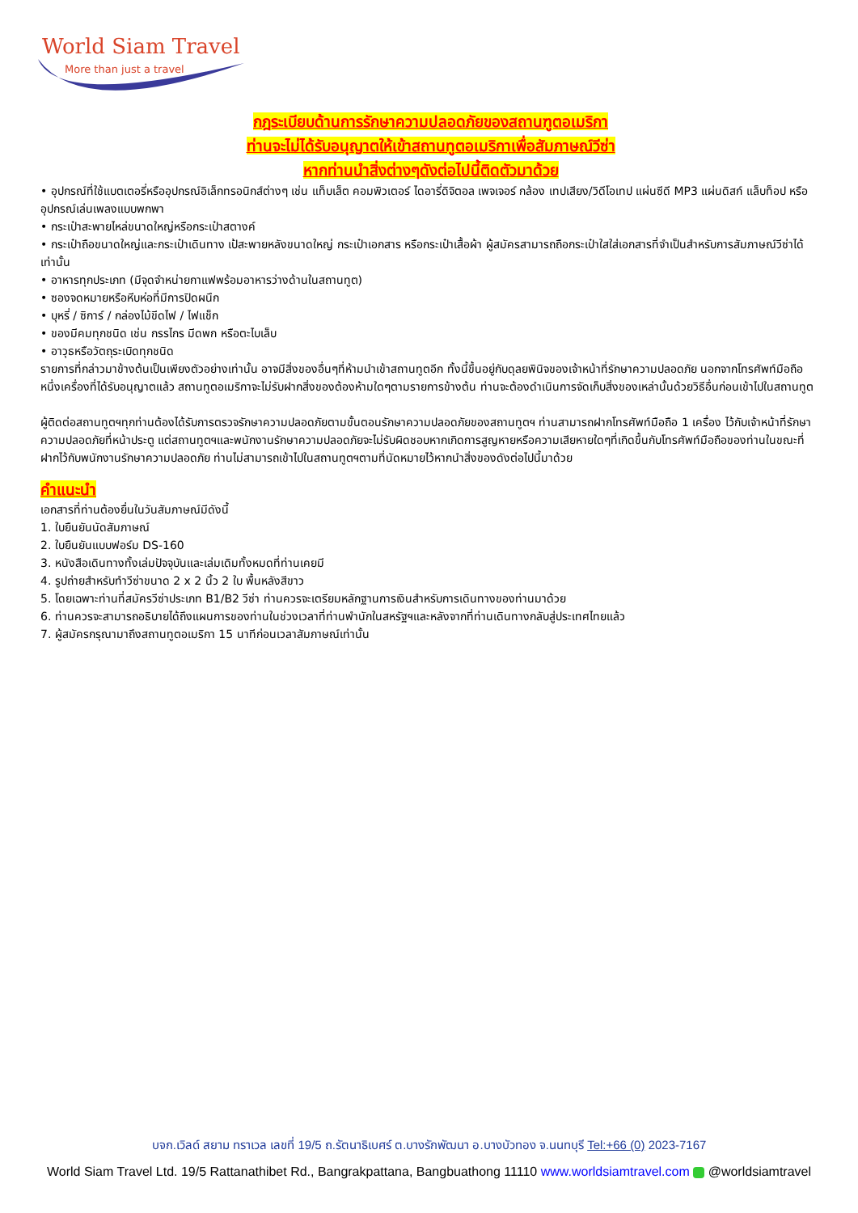World Siam Travel
More than just a travel
กฎระเบียบด้านการรักษาความปลอดภัยของสถานฑูตอเมริกา
ท่านจะไม่ได้รับอนุญาตให้เข้าสถานทูตอเมริกาเพื่อสัมภาษณ์วีซ่า
หากท่านนำสิ่งต่างๆดังต่อไปนี้ติดตัวมาด้วย
• อุปกรณ์ที่ใช้แบตเตอรี่หรืออุปกรณ์อิเล็กทรอนิกส์ต่างๆ เช่น แท็บเล็ต คอมพิวเตอร์ ไดอารี่ดิจิตอล เพจเจอร์ กล้อง เทปเสียง/วิดีโอเทป แผ่นซีดี MP3 แผ่นดิสก์ แล็บท็อป หรืออุปกรณ์เล่นเพลงแบบพกพา
• กระเป๋าสะพายไหล่ขนาดใหญ่หรือกระเป๋าสตางค์
• กระเป๋าถือขนาดใหญ่และกระเป๋าเดินทาง เป้สะพายหลังขนาดใหญ่ กระเป๋าเอกสาร หรือกระเป๋าเสื้อผ้า ผู้สมัครสามารถถือกระเป๋าใสใส่เอกสารที่จำเป็นสำหรับการสัมภาษณ์วีซ่าได้เท่านั้น
• อาหารทุกประเภท (มีจุดจำหน่ายกาแฟพร้อมอาหารว่างด้านในสถานทูต)
• ซองจดหมายหรือหีบห่อที่มีการปิดผนึก
• บุหรี่ / ซิการ์ / กล่องไม้ขีดไฟ / ไฟแช็ก
• ของมีคมทุกชนิด เช่น กรรไกร มีดพก หรือตะไบเล็บ
• อาวุธหรือวัตถุระเบิดทุกชนิด
รายการที่กล่าวมาข้างต้นเป็นเพียงตัวอย่างเท่านั้น อาจมีสิ่งของอื่นๆที่ห้ามนำเข้าสถานทูตอีก ทั้งนี้ขึ้นอยู่กับดุลยพินิจของเจ้าหน้าที่รักษาความปลอดภัย นอกจากโทรศัพท์มือถือหนึ่งเครื่องที่ได้รับอนุญาตแล้ว สถานทูตอเมริกาจะไม่รับฝากสิ่งของต้องห้ามใดๆตามรายการข้างต้น ท่านจะต้องดำเนินการจัดเก็บสิ่งของเหล่านั้นด้วยวิธีอื่นก่อนเข้าไปในสถานทูต
ผู้ติดต่อสถานทูตฯทุกท่านต้องได้รับการตรวจรักษาความปลอดภัยตามขั้นตอนรักษาความปลอดภัยของสถานทูตฯ ท่านสามารถฝากโทรศัพท์มือถือ 1 เครื่อง ไว้กับเจ้าหน้าที่รักษาความปลอดภัยที่หน้าประตู แต่สถานทูตฯและพนักงานรักษาความปลอดภัยจะไม่รับผิดชอบหากเกิดการสูญหายหรือความเสียหายใดๆที่เกิดขึ้นกับโทรศัพท์มือถือของท่านในขณะที่ฝากไว้กับพนักงานรักษาความปลอดภัย ท่านไม่สามารถเข้าไปในสถานทูตฯตามที่นัดหมายไว้หากนำสิ่งของดังต่อไปนี้มาด้วย
คำแนะนำ
เอกสารที่ท่านต้องยื่นในวันสัมภาษณ์มีดังนี้
1. ใบยืนยันนัดสัมภาษณ์
2. ใบยืนยันแบบฟอร์ม DS-160
3. หนังสือเดินทางทั้งเล่มปัจจุบันและเล่มเดิมทั้งหมดที่ท่านเคยมี
4. รูปถ่ายสำหรับทำวีซ่าขนาด 2 x 2 นิ้ว 2 ใบ พื้นหลังสีขาว
5. โดยเฉพาะท่านที่สมัครวีซ่าประเภท B1/B2 วีซ่า ท่านควรจะเตรียมหลักฐานการเงินสำหรับการเดินทางของท่านมาด้วย
6. ท่านควรจะสามารถอธิบายได้ถึงแผนการของท่านในช่วงเวลาที่ท่านพำนักในสหรัฐฯและหลังจากที่ท่านเดินทางกลับสู่ประเทศไทยแล้ว
7. ผู้สมัครกรุณามาถึงสถานทูตอเมริกา 15 นาทีก่อนเวลาสัมภาษณ์เท่านั้น
บจก.เวิลด์ สยาม ทราเวล เลขที่ 19/5 ถ.รัตนาธิเบศร์ ต.บางรักพัฒนา อ.บางบัวทอง จ.นนทบุรี Tel:+66 (0) 2023-7167
World Siam Travel Ltd. 19/5 Rattanathibet Rd., Bangrakpattana, Bangbuathong 11110 www.worldsiamtravel.com @worldsiamtravel